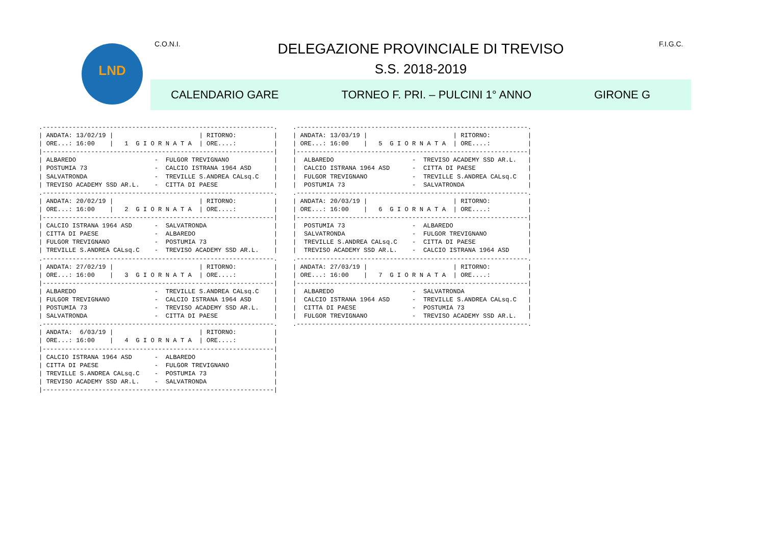LND C.O.N.I.
DELEGAZIONE PROVINCIALE DI TREVISO F.I.G.C.
S.S. 2018-2019
CALENDARIO GARE TORNEO F. PRI. – PULCINI 1° ANNO GIRONE G
.--------------------------------------------------------------.
| ANDATA: 13/02/19 |                       | RITORNO:          |
| ORE...: 16:00    |   1  G I O R N A T A  | ORE....:          |
|--------------------------------------------------------------|
| ALBAREDO                     -  FULGOR TREVIGNANO            |
| POSTUMIA 73                  -  CALCIO ISTRANA 1964 ASD      |
| SALVATRONDA                  -  TREVILLE S.ANDREA CALsq.C    |
| TREVISO ACADEMY SSD AR.L.    -  CITTA DI PAESE               |
.--------------------------------------------------------------.
| ANDATA: 20/02/19 |                       | RITORNO:          |
| ORE...: 16:00    |   2  G I O R N A T A  | ORE....:          |
|--------------------------------------------------------------|
| CALCIO ISTRANA 1964 ASD      -  SALVATRONDA                  |
| CITTA DI PAESE               -  ALBAREDO                     |
| FULGOR TREVIGNANO            -  POSTUMIA 73                  |
| TREVILLE S.ANDREA CALsq.C    -  TREVISO ACADEMY SSD AR.L.    |
.--------------------------------------------------------------.
| ANDATA: 27/02/19 |                       | RITORNO:          |
| ORE...: 16:00    |   3  G I O R N A T A  | ORE....:          |
|--------------------------------------------------------------|
| ALBAREDO                     -  TREVILLE S.ANDREA CALsq.C    |
| FULGOR TREVIGNANO            -  CALCIO ISTRANA 1964 ASD      |
| POSTUMIA 73                  -  TREVISO ACADEMY SSD AR.L.    |
| SALVATRONDA                  -  CITTA DI PAESE               |
.--------------------------------------------------------------.
| ANDATA:  6/03/19 |                       | RITORNO:          |
| ORE...: 16:00    |   4  G I O R N A T A  | ORE....:          |
|--------------------------------------------------------------|
| CALCIO ISTRANA 1964 ASD      -  ALBAREDO                     |
| CITTA DI PAESE               -  FULGOR TREVIGNANO            |
| TREVILLE S.ANDREA CALsq.C    -  POSTUMIA 73                  |
| TREVISO ACADEMY SSD AR.L.    -  SALVATRONDA                  |
|--------------------------------------------------------------|
.--------------------------------------------------------------.
| ANDATA: 13/03/19 |                       | RITORNO:          |
| ORE...: 16:00    |   5  G I O R N A T A  | ORE....:          |
|--------------------------------------------------------------|
|  ALBAREDO                     -  TREVISO ACADEMY SSD AR.L.   |
|  CALCIO ISTRANA 1964 ASD      -  CITTA DI PAESE              |
|  FULGOR TREVIGNANO            -  TREVILLE S.ANDREA CALsq.C   |
|  POSTUMIA 73                  -  SALVATRONDA                 |
.--------------------------------------------------------------.
| ANDATA: 20/03/19 |                       | RITORNO:          |
| ORE...: 16:00    |   6  G I O R N A T A  | ORE....:          |
|--------------------------------------------------------------|
|  POSTUMIA 73                  -  ALBAREDO                    |
|  SALVATRONDA                  -  FULGOR TREVIGNANO           |
|  TREVILLE S.ANDREA CALsq.C    -  CITTA DI PAESE              |
|  TREVISO ACADEMY SSD AR.L.    -  CALCIO ISTRANA 1964 ASD     |
.--------------------------------------------------------------.
| ANDATA: 27/03/19 |                       | RITORNO:          |
| ORE...: 16:00    |   7  G I O R N A T A  | ORE....:          |
|--------------------------------------------------------------|
|  ALBAREDO                     -  SALVATRONDA                 |
|  CALCIO ISTRANA 1964 ASD      -  TREVILLE S.ANDREA CALsq.C   |
|  CITTA DI PAESE               -  POSTUMIA 73                 |
|  FULGOR TREVIGNANO            -  TREVISO ACADEMY SSD AR.L.   |
.--------------------------------------------------------------.